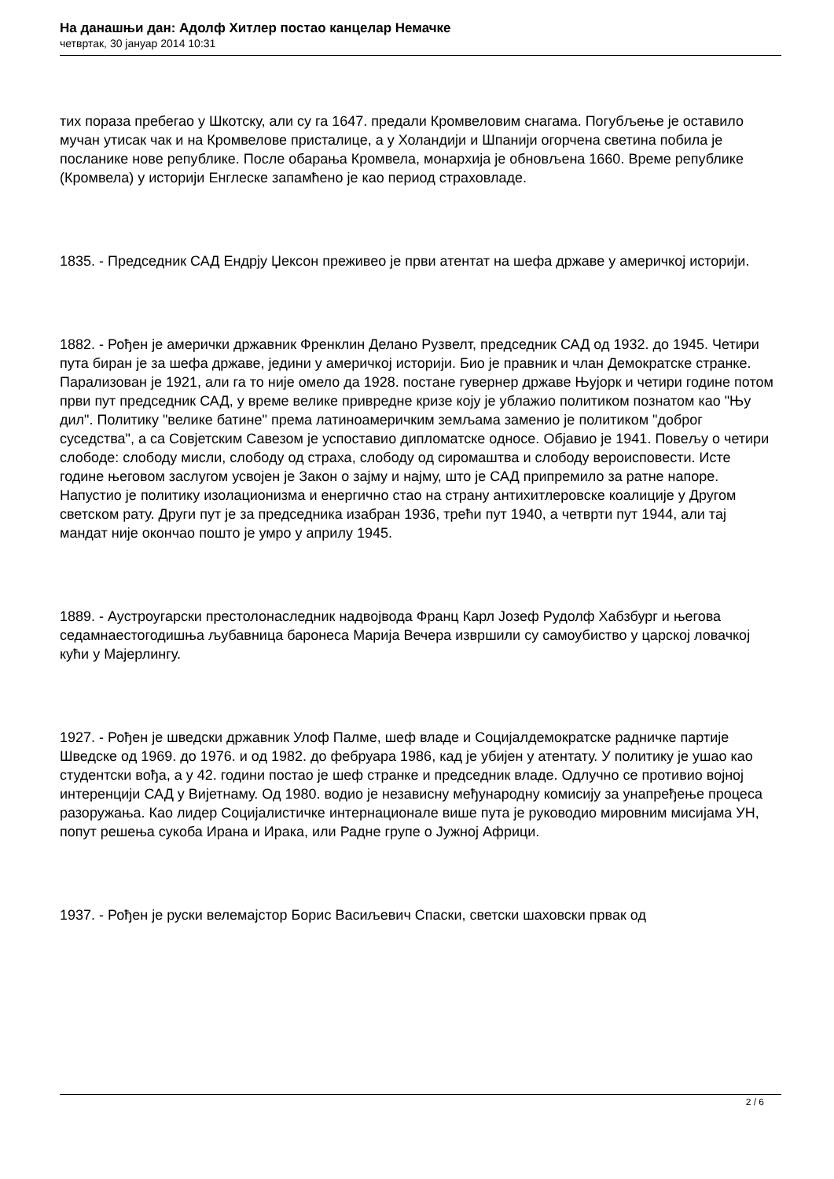На данашњи дан: Адолф Хитлер постао канцелар Немачке
четвртак, 30 јануар 2014 10:31
тих пораза пребегао у Шкотску, али су га 1647. предали Кромвеловим снагама. Погубљење је оставило мучан утисак чак и на Кромвелове присталице, а у Холандији и Шпанији огорчена светина побила је посланике нове републике. После обарања Кромвела, монархија је обновљена 1660. Време републике (Кромвела) у историји Енглеске запамћено је као период страховладе.
1835. - Председник САД Ендрју Џексон преживео је први атентат на шефа државе у америчкој историји.
1882. - Рођен је амерички државник Френклин Делано Рузвелт, председник САД од 1932. до 1945. Четири пута биран је за шефа државе, једини у америчкој историји. Био је правник и члан Демократске странке. Парализован је 1921, али га то није омело да 1928. постане гувернер државе Њујорк и четири године потом први пут председник САД, у време велике привредне кризе коју је ублажио политиком познатом као "Њу дил". Политику "велике батине" према латиноамеричким земљама заменио је политиком "доброг суседства", а са Совјетским Савезом је успоставио дипломатске односе. Објавио је 1941. Повељу о четири слободе: слободу мисли, слободу од страха, слободу од сиромаштва и слободу вероисповести. Исте године његовом заслугом усвојен је Закон о зајму и најму, што је САД припремило за ратне напоре. Напустио је политику изолационизма и енергично стао на страну антихитлеровске коалиције у Другом светском рату. Други пут је за председника изабран 1936, трећи пут 1940, а четврти пут 1944, али тај мандат није окончао пошто је умро у априлу 1945.
1889. - Аустроугарски престолонаследник надвојвода Франц Карл Јозеф Рудолф Хабзбург и његова седамнаестогодишња љубавница баронеса Марија Вечера извршили су самоубиство у царској ловачкој кући у Мајерлингу.
1927. - Рођен је шведски државник Улоф Палме, шеф владе и Социјалдемократске радничке партије Шведске од 1969. до 1976. и од 1982. до фебруара 1986, кад је убијен у атентату. У политику је ушао као студентски вођа, а у 42. години постао је шеф странке и председник владе. Одлучно се противио војној интеренцији САД у Вијетнаму. Од 1980. водио је независну међународну комисију за унапређење процеса разоружања. Као лидер Социјалистичке интернационале више пута је руководио мировним мисијама УН, попут решења сукоба Ирана и Ирака, или Радне групе о Јужној Африци.
1937. - Рођен је руски велемајстор Борис Васиљевич Спаски, светски шаховски првак од
2 / 6